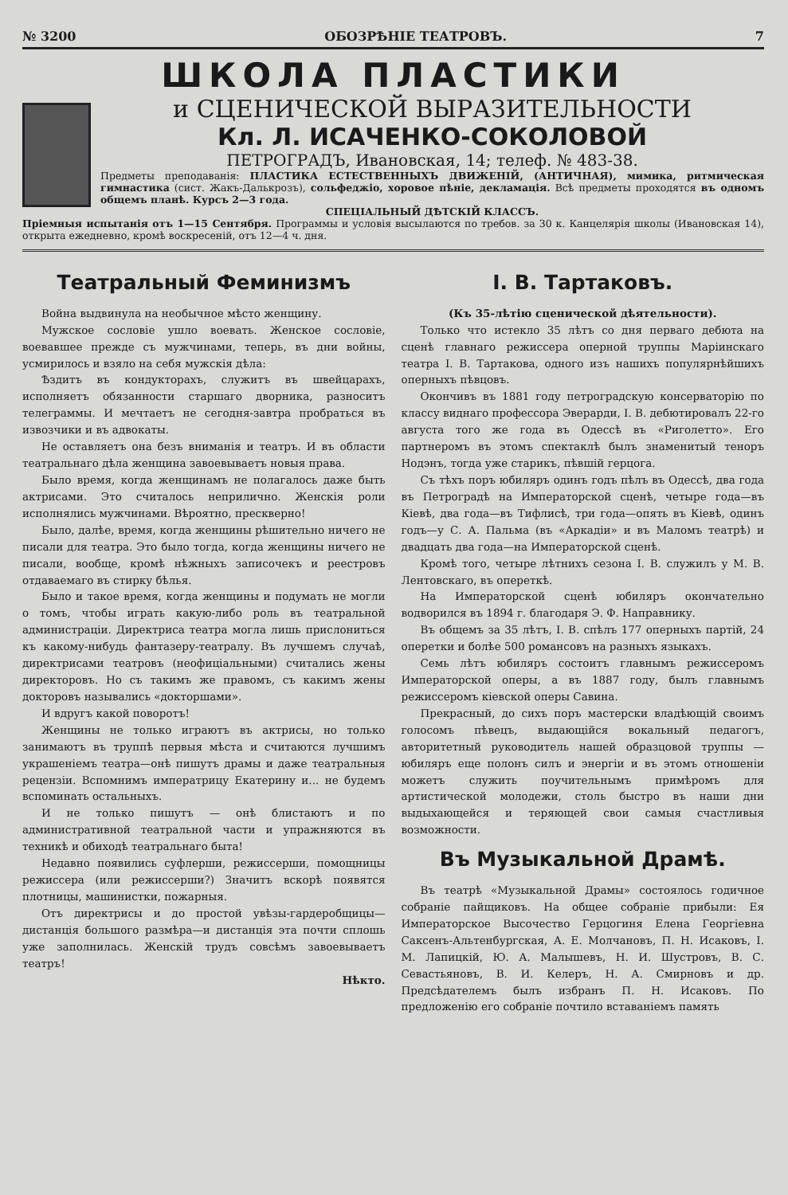№ 3200 ОБОЗРѢНІЕ ТЕАТРОВЪ. 7
ШКОЛА ПЛАСТИКИ
и СЦЕНИЧЕСКОЙ ВЫРАЗИТЕЛЬНОСТИ
Кл. Л. ИСАЧЕНКО-СОКОЛОВОЙ
ПЕТРОГРАДЪ, Ивановская, 14; телеф. № 483-38.
Предметы преподаванія: ПЛАСТИКА ЕСТЕСТВЕННЫХЪ ДВИЖЕНІЙ, (АНТИЧНАЯ), мимика, ритмическая гимнастика (сист. Жакъ-Далькрозъ), сольфеджіо, хоровое пѣніе, декламація. Всѣ предметы проходятся въ одномъ общемъ планѣ. Курсъ 2—3 года.
СПЕЦІАЛЬНЫЙ ДѢТСКІЙ КЛАССЪ.
Пріемныя испытанія отъ 1—15 Сентября. Программы и условія высылаются по требов. за 30 к. Канцелярія школы (Ивановская 14), открыта ежедневно, кромѣ воскресеній, отъ 12—4 ч. дня.
Театральный Феминизмъ
Война выдвинула на необычное мѣсто женщину.
Мужское сословіе ушло воевать. Женское сословіе, воевавшее прежде съ мужчинами, теперь, въ дни войны, усмирилось и взяло на себя мужскія дѣла:
Ѣздитъ въ кондукторахъ, служитъ въ швейцарахъ, исполняетъ обязанности старшаго дворника, разноситъ телеграммы. И мечтаетъ не сегодня-завтра пробраться въ извозчики и въ адвокаты.
Не оставляетъ она безъ вниманія и театръ. И въ области театральнаго дѣла женщина завоевываетъ новыя права.
Было время, когда женщинамъ не полагалось даже быть актрисами. Это считалось неприличнo. Женскія роли исполнялись мужчинами. Вѣроятно, прескверно!
Было, далѣе, время, когда женщины рѣшительно ничего не писали для театра. Это было тогда, когда женщины ничего не писали, вообще, кромѣ нѣжныхъ записочекъ и реестровъ отдаваемаго въ стирку бѣлья.
Было и такое время, когда женщины и подумать не могли о томъ, чтобы играть какую-либо роль въ театральной администраціи. Директриса театра могла лишь прислониться къ какому-нибудь фантазеру-театралу. Въ лучшемъ случаѣ, директрисами театровъ (неофиціальными) считались жены директоровъ. Но съ такимъ же правомъ, съ какимъ жены докторовъ назывались «докторшами».
И вдругъ какой поворотъ!
Женщины не только играютъ въ актрисы, но только занимаютъ въ труппѣ первыя мѣста и считаются лучшимъ украшеніемъ театра—онѣ пишутъ драмы и даже театральныя рецензіи. Вспомнимъ императрицу Екатерину и... не будемъ вспоминать остальныхъ.
И не только пишутъ — онѣ блистаютъ и по административной театральной части и упражняются въ техникѣ и обиходѣ театральнаго быта!
Недавно появились суфлерши, режиссерши, помощницы режиссера (или режиссерши?) Значитъ вскорѣ появятся плотницы, машинистки, пожарныя.
Отъ директрисы и до простой увѣзы-гардеробщицы—дистанція большого размѣра—и дистанція эта почти сплошь уже заполнилась. Женскій трудъ совсѣмъ завоевываетъ театръ!
Нѣкто.
I. В. Тартаковъ.
(Къ 35-лѣтію сценической дѣятельности).
Только что истекло 35 лѣтъ со дня перваго дебюта на сценѣ главнаго режиссера оперной труппы Маріинскаго театра I. В. Тартакова, одного изъ нашихъ популярнѣйшихъ оперныхъ пѣвцовъ.
Окончивъ въ 1881 году петроградскую консерваторію по классу виднаго профессора Эверарди, I. В. дебютировалъ 22-го августа того же года въ Одессѣ въ «Риголетто». Его партнеромъ въ этомъ спектаклѣ былъ знаменитый теноръ Нодэнъ, тогда уже старикъ, пѣвшій герцога.
Съ тѣхъ поръ юбиляръ одинъ годъ пѣлъ въ Одессѣ, два года въ Петроградѣ на Императорской сценѣ, четыре года—въ Кіевѣ, два года—въ Тифлисѣ, три года—опять въ Кіевѣ, одинъ годъ—у С. А. Пальма (въ «Аркадіи» и въ Маломъ театрѣ) и двадцать два года—на Императорской сценѣ.
Кромѣ того, четыре лѣтнихъ сезона I. В. служилъ у М. В. Лентовскаго, въ опереткѣ.
На Императорской сценѣ юбиляръ окончательно водворился въ 1894 г. благодаря Э. Ф. Направнику.
Въ общемъ за 35 лѣтъ, I. В. спѣлъ 177 оперныхъ партій, 24 оперетки и болѣе 500 романсовъ на разныхъ языкахъ.
Семь лѣтъ юбиляръ состоитъ главнымъ режиссеромъ Императорской оперы, а въ 1887 году, былъ главнымъ режиссеромъ кіевской оперы Савина.
Прекрасный, до сихъ поръ мастерски владѣющій своимъ голосомъ пѣвецъ, выдающійся вокальный педагогъ, авторитетный руководитель нашей образцовой труппы — юбиляръ еще полонъ силъ и энергіи и въ этомъ отношеніи можетъ служить поучительнымъ примѣромъ для артистической молодежи, столь быстро въ наши дни выдыхающейся и теряющей свои самыя счастливыя возможности.
Въ Музыкальной Драмѣ.
Въ театрѣ «Музыкальной Драмы» состоялось годичное собраніе пайщиковъ. На общее собраніе прибыли: Ея Императорское Высочество Герцогиня Елена Георгіевна Саксенъ-Альтенбургская, А. Е. Молчановъ, П. Н. Исаковъ, I. М. Лапицкій, Ю. А. Малышевъ, Н. И. Шустровъ, В. С. Севастьяновъ, В. И. Келеръ, Н. А. Смирновъ и др. Предсѣдателемъ былъ избранъ П. Н. Исаковъ. По предложенію его собраніе почтило вставаніемъ память